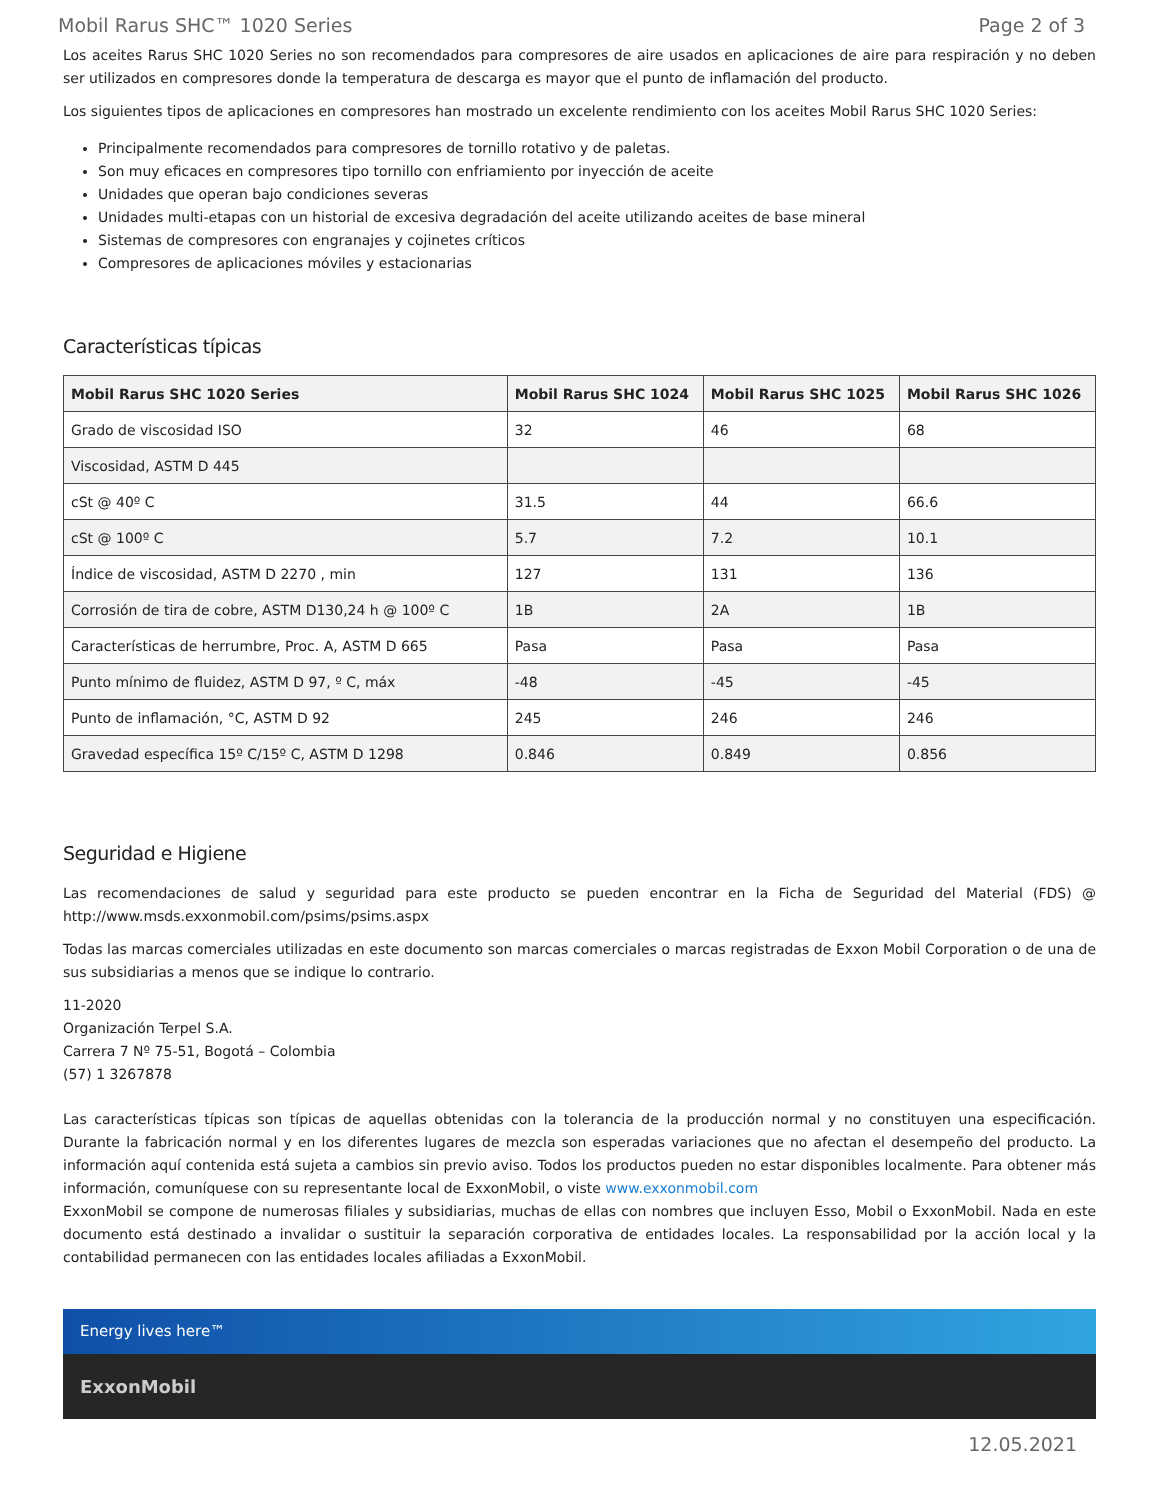Mobil Rarus SHC™ 1020 Series Page 2 of 3
Los aceites Rarus SHC 1020 Series no son recomendados para compresores de aire usados en aplicaciones de aire para respiración y no deben ser utilizados en compresores donde la temperatura de descarga es mayor que el punto de inflamación del producto.
Los siguientes tipos de aplicaciones en compresores han mostrado un excelente rendimiento con los aceites Mobil Rarus SHC 1020 Series:
Principalmente recomendados para compresores de tornillo rotativo y de paletas.
Son muy eficaces en compresores tipo tornillo con enfriamiento por inyección de aceite
Unidades que operan bajo condiciones severas
Unidades multi-etapas con un historial de excesiva degradación del aceite utilizando aceites de base mineral
Sistemas de compresores con engranajes y cojinetes críticos
Compresores de aplicaciones móviles y estacionarias
Características típicas
| Mobil Rarus SHC 1020 Series | Mobil Rarus SHC 1024 | Mobil Rarus SHC 1025 | Mobil Rarus SHC 1026 |
| --- | --- | --- | --- |
| Grado de viscosidad ISO | 32 | 46 | 68 |
| Viscosidad, ASTM D 445 | | | |
| cSt @ 40º C | 31.5 | 44 | 66.6 |
| cSt @ 100º C | 5.7 | 7.2 | 10.1 |
| Índice de viscosidad, ASTM D 2270 , min | 127 | 131 | 136 |
| Corrosión de tira de cobre, ASTM D130,24 h @ 100º C | 1B | 2A | 1B |
| Características de herrumbre, Proc. A, ASTM D 665 | Pasa | Pasa | Pasa |
| Punto mínimo de fluidez, ASTM D 97, º C, máx | -48 | -45 | -45 |
| Punto de inflamación, °C, ASTM D 92 | 245 | 246 | 246 |
| Gravedad específica 15º C/15º C, ASTM D 1298 | 0.846 | 0.849 | 0.856 |
Seguridad e Higiene
Las recomendaciones de salud y seguridad para este producto se pueden encontrar en la Ficha de Seguridad del Material (FDS) @ http://www.msds.exxonmobil.com/psims/psims.aspx
Todas las marcas comerciales utilizadas en este documento son marcas comerciales o marcas registradas de Exxon Mobil Corporation o de una de sus subsidiarias a menos que se indique lo contrario.
11-2020
Organización Terpel S.A.
Carrera 7 Nº 75-51, Bogotá – Colombia
(57) 1 3267878
Las características típicas son típicas de aquellas obtenidas con la tolerancia de la producción normal y no constituyen una especificación. Durante la fabricación normal y en los diferentes lugares de mezcla son esperadas variaciones que no afectan el desempeño del producto. La información aquí contenida está sujeta a cambios sin previo aviso. Todos los productos pueden no estar disponibles localmente. Para obtener más información, comuníquese con su representante local de ExxonMobil, o viste www.exxonmobil.com
ExxonMobil se compone de numerosas filiales y subsidiarias, muchas de ellas con nombres que incluyen Esso, Mobil o ExxonMobil. Nada en este documento está destinado a invalidar o sustituir la separación corporativa de entidades locales. La responsabilidad por la acción local y la contabilidad permanecen con las entidades locales afiliadas a ExxonMobil.
Energy lives here™
ExxonMobil
12.05.2021